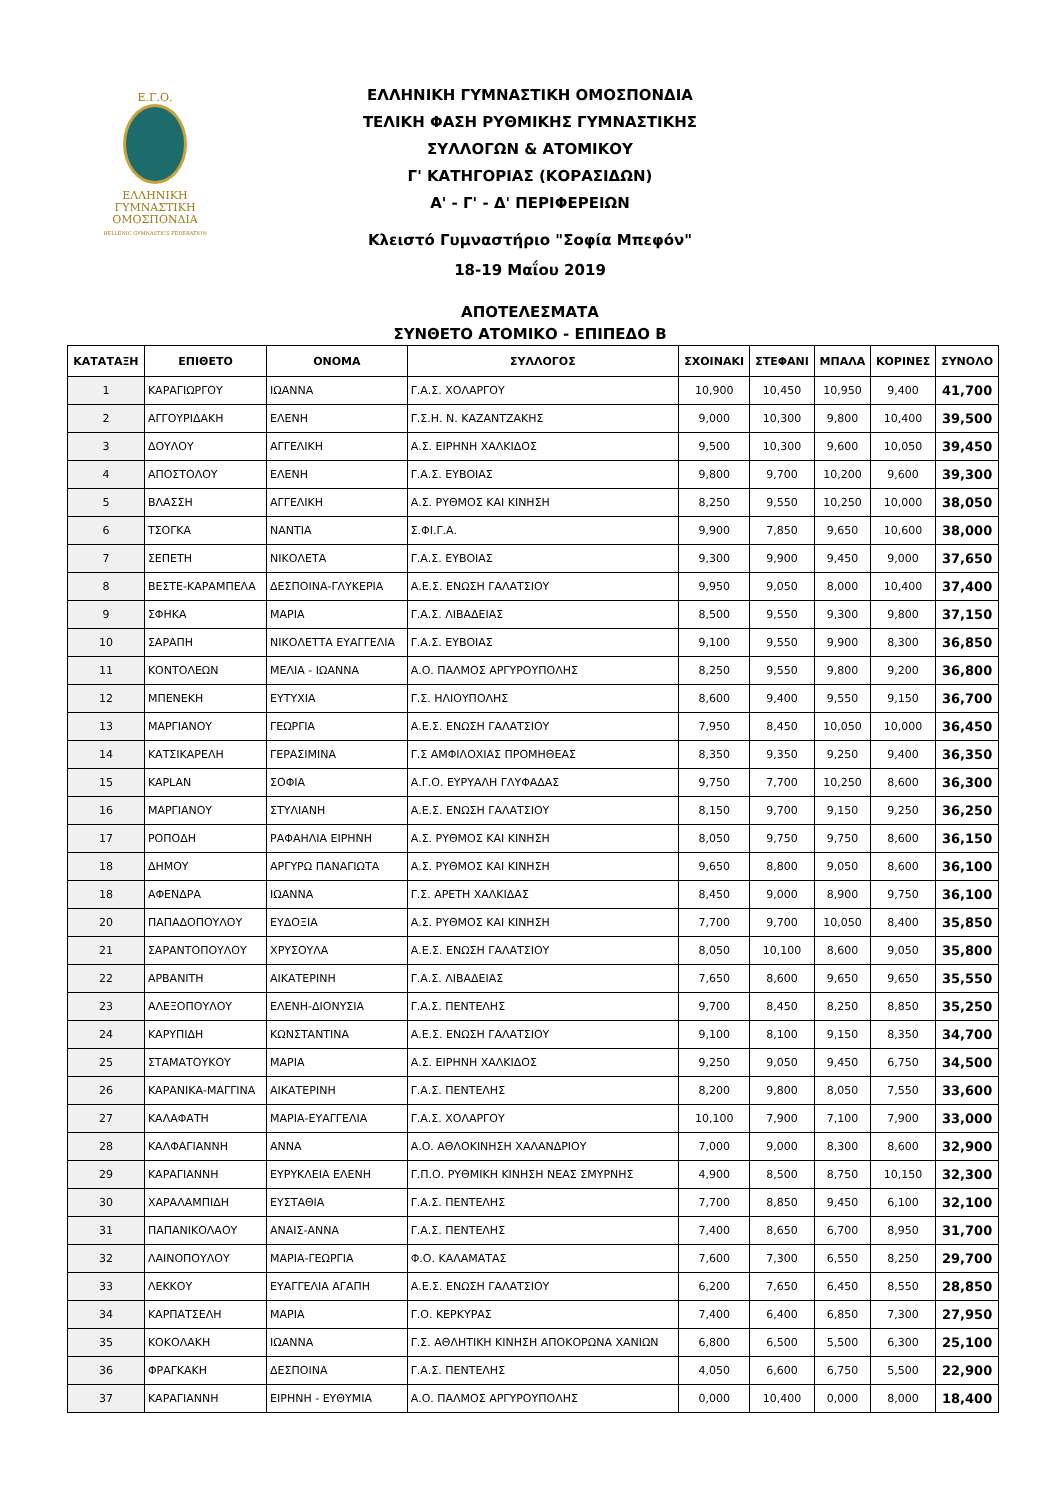Ε.Γ.Ο.
ΕΛΛΗΝΙΚΗ
ΓΥΜΝΑΣΤΙΚΗ
ΟΜΟΣΠΟΝΔΙΑ
HELLENIC GYMNASTICS FEDERATION
ΕΛΛΗΝΙΚΗ ΓΥΜΝΑΣΤΙΚΗ ΟΜΟΣΠΟΝΔΙΑ
ΤΕΛΙΚΗ ΦΑΣΗ ΡΥΘΜΙΚΗΣ ΓΥΜΝΑΣΤΙΚΗΣ
ΣΥΛΛΟΓΩΝ & ΑΤΟΜΙΚΟΥ
Γ' ΚΑΤΗΓΟΡΙΑΣ (ΚΟΡΑΣΙΔΩΝ)
Α' - Γ' - Δ' ΠΕΡΙΦΕΡΕΙΩΝ
Κλειστό Γυμναστήριο "Σοφία Μπεφόν"
18-19 Μαΐου 2019
ΑΠΟΤΕΛΕΣΜΑΤΑ
ΣΥΝΘΕΤΟ ΑΤΟΜΙΚΟ - ΕΠΙΠΕΔΟ Β
| ΚΑΤΑΤΑΞΗ | ΕΠΙΘΕΤΟ | ΟΝΟΜΑ | ΣΥΛΛΟΓΟΣ | ΣΧΟΙΝΑΚΙ | ΣΤΕΦΑΝΙ | ΜΠΑΛΑ | ΚΟΡΙΝΕΣ | ΣΥΝΟΛΟ |
| --- | --- | --- | --- | --- | --- | --- | --- | --- |
| 1 | ΚΑΡΑΓΙΩΡΓΟΥ | ΙΩΑΝΝΑ | Γ.Α.Σ. ΧΟΛΑΡΓΟΥ | 10,900 | 10,450 | 10,950 | 9,400 | 41,700 |
| 2 | ΑΓΓΟΥΡΙΔΑΚΗ | ΕΛΕΝΗ | Γ.Σ.Η. Ν. ΚΑΖΑΝΤΖΑΚΗΣ | 9,000 | 10,300 | 9,800 | 10,400 | 39,500 |
| 3 | ΔΟΥΛΟΥ | ΑΓΓΕΛΙΚΗ | Α.Σ. ΕΙΡΗΝΗ ΧΑΛΚΙΔΟΣ | 9,500 | 10,300 | 9,600 | 10,050 | 39,450 |
| 4 | ΑΠΟΣΤΟΛΟΥ | ΕΛΕΝΗ | Γ.Α.Σ. ΕΥΒΟΙΑΣ | 9,800 | 9,700 | 10,200 | 9,600 | 39,300 |
| 5 | ΒΛΑΣΣΗ | ΑΓΓΕΛΙΚΗ | Α.Σ. ΡΥΘΜΟΣ ΚΑΙ ΚΙΝΗΣΗ | 8,250 | 9,550 | 10,250 | 10,000 | 38,050 |
| 6 | ΤΣΟΓΚΑ | ΝΑΝΤΙΑ | Σ.ΦΙ.Γ.Α. | 9,900 | 7,850 | 9,650 | 10,600 | 38,000 |
| 7 | ΣΕΠΕΤΗ | ΝΙΚΟΛΕΤΑ | Γ.Α.Σ. ΕΥΒΟΙΑΣ | 9,300 | 9,900 | 9,450 | 9,000 | 37,650 |
| 8 | ΒΕΣΤΕ-ΚΑΡΑΜΠΕΛΑ | ΔΕΣΠΟΙΝΑ-ΓΛΥΚΕΡΙΑ | Α.Ε.Σ. ΕΝΩΣΗ ΓΑΛΑΤΣΙΟΥ | 9,950 | 9,050 | 8,000 | 10,400 | 37,400 |
| 9 | ΣΦΗΚΑ | ΜΑΡΙΑ | Γ.Α.Σ. ΛΙΒΑΔΕΙΑΣ | 8,500 | 9,550 | 9,300 | 9,800 | 37,150 |
| 10 | ΣΑΡΑΠΗ | ΝΙΚΟΛΕΤΤΑ ΕΥΑΓΓΕΛΙΑ | Γ.Α.Σ. ΕΥΒΟΙΑΣ | 9,100 | 9,550 | 9,900 | 8,300 | 36,850 |
| 11 | ΚΟΝΤΟΛΕΩΝ | ΜΕΛΙΑ - ΙΩΑΝΝΑ | Α.Ο. ΠΑΛΜΟΣ ΑΡΓΥΡΟΥΠΟΛΗΣ | 8,250 | 9,550 | 9,800 | 9,200 | 36,800 |
| 12 | ΜΠΕΝΕΚΗ | ΕΥΤΥΧΙΑ | Γ.Σ. ΗΛΙΟΥΠΟΛΗΣ | 8,600 | 9,400 | 9,550 | 9,150 | 36,700 |
| 13 | ΜΑΡΓΙΑΝΟΥ | ΓΕΩΡΓΙΑ | Α.Ε.Σ. ΕΝΩΣΗ ΓΑΛΑΤΣΙΟΥ | 7,950 | 8,450 | 10,050 | 10,000 | 36,450 |
| 14 | ΚΑΤΣΙΚΑΡΕΛΗ | ΓΕΡΑΣΙΜΙΝΑ | Γ.Σ ΑΜΦΙΛΟΧΙΑΣ ΠΡΟΜΗΘΕΑΣ | 8,350 | 9,350 | 9,250 | 9,400 | 36,350 |
| 15 | KAPLAN | ΣΟΦΙΑ | Α.Γ.Ο. ΕΥΡΥΑΛΗ ΓΛΥΦΑΔΑΣ | 9,750 | 7,700 | 10,250 | 8,600 | 36,300 |
| 16 | ΜΑΡΓΙΑΝΟΥ | ΣΤΥΛΙΑΝΗ | Α.Ε.Σ. ΕΝΩΣΗ ΓΑΛΑΤΣΙΟΥ | 8,150 | 9,700 | 9,150 | 9,250 | 36,250 |
| 17 | ΡΟΠΟΔΗ | ΡΑΦΑΗΛΙΑ ΕΙΡΗΝΗ | Α.Σ. ΡΥΘΜΟΣ ΚΑΙ ΚΙΝΗΣΗ | 8,050 | 9,750 | 9,750 | 8,600 | 36,150 |
| 18 | ΔΗΜΟΥ | ΑΡΓΥΡΩ ΠΑΝΑΓΙΩΤΑ | Α.Σ. ΡΥΘΜΟΣ ΚΑΙ ΚΙΝΗΣΗ | 9,650 | 8,800 | 9,050 | 8,600 | 36,100 |
| 18 | ΑΦΕΝΔΡΑ | ΙΩΑΝΝΑ | Γ.Σ. ΑΡΕΤΗ ΧΑΛΚΙΔΑΣ | 8,450 | 9,000 | 8,900 | 9,750 | 36,100 |
| 20 | ΠΑΠΑΔΟΠΟΥΛΟΥ | ΕΥΔΟΞΙΑ | Α.Σ. ΡΥΘΜΟΣ ΚΑΙ ΚΙΝΗΣΗ | 7,700 | 9,700 | 10,050 | 8,400 | 35,850 |
| 21 | ΣΑΡΑΝΤΟΠΟΥΛΟΥ | ΧΡΥΣΟΥΛΑ | Α.Ε.Σ. ΕΝΩΣΗ ΓΑΛΑΤΣΙΟΥ | 8,050 | 10,100 | 8,600 | 9,050 | 35,800 |
| 22 | ΑΡΒΑΝΙΤΗ | ΑΙΚΑΤΕΡΙΝΗ | Γ.Α.Σ. ΛΙΒΑΔΕΙΑΣ | 7,650 | 8,600 | 9,650 | 9,650 | 35,550 |
| 23 | ΑΛΕΞΟΠΟΥΛΟΥ | ΕΛΕΝΗ-ΔΙΟΝΥΣΙΑ | Γ.Α.Σ. ΠΕΝΤΕΛΗΣ | 9,700 | 8,450 | 8,250 | 8,850 | 35,250 |
| 24 | ΚΑΡΥΠΙΔΗ | ΚΩΝΣΤΑΝΤΙΝΑ | Α.Ε.Σ. ΕΝΩΣΗ ΓΑΛΑΤΣΙΟΥ | 9,100 | 8,100 | 9,150 | 8,350 | 34,700 |
| 25 | ΣΤΑΜΑΤΟΥΚΟΥ | ΜΑΡΙΑ | Α.Σ. ΕΙΡΗΝΗ ΧΑΛΚΙΔΟΣ | 9,250 | 9,050 | 9,450 | 6,750 | 34,500 |
| 26 | ΚΑΡΑΝΙΚΑ-ΜΑΓΓΙΝΑ | ΑΙΚΑΤΕΡΙΝΗ | Γ.Α.Σ. ΠΕΝΤΕΛΗΣ | 8,200 | 9,800 | 8,050 | 7,550 | 33,600 |
| 27 | ΚΑΛΑΦΑΤΗ | ΜΑΡΙΑ-ΕΥΑΓΓΕΛΙΑ | Γ.Α.Σ. ΧΟΛΑΡΓΟΥ | 10,100 | 7,900 | 7,100 | 7,900 | 33,000 |
| 28 | ΚΑΛΦΑΓΙΑΝΝΗ | ΑΝΝΑ | Α.Ο. ΑΘΛΟΚΙΝΗΣΗ ΧΑΛΑΝΔΡΙΟΥ | 7,000 | 9,000 | 8,300 | 8,600 | 32,900 |
| 29 | ΚΑΡΑΓΙΑΝΝΗ | ΕΥΡΥΚΛΕΙΑ ΕΛΕΝΗ | Γ.Π.Ο. ΡΥΘΜΙΚΗ ΚΙΝΗΣΗ ΝΕΑΣ ΣΜΥΡΝΗΣ | 4,900 | 8,500 | 8,750 | 10,150 | 32,300 |
| 30 | ΧΑΡΑΛΑΜΠΙΔΗ | ΕΥΣΤΑΘΙΑ | Γ.Α.Σ. ΠΕΝΤΕΛΗΣ | 7,700 | 8,850 | 9,450 | 6,100 | 32,100 |
| 31 | ΠΑΠΑΝΙΚΟΛΑΟΥ | ΑΝΑΙΣ-ΑΝΝΑ | Γ.Α.Σ. ΠΕΝΤΕΛΗΣ | 7,400 | 8,650 | 6,700 | 8,950 | 31,700 |
| 32 | ΛΑΙΝΟΠΟΥΛΟΥ | ΜΑΡΙΑ-ΓΕΩΡΓΙΑ | Φ.Ο. ΚΑΛΑΜΑΤΑΣ | 7,600 | 7,300 | 6,550 | 8,250 | 29,700 |
| 33 | ΛΕΚΚΟΥ | ΕΥΑΓΓΕΛΙΑ ΑΓΑΠΗ | Α.Ε.Σ. ΕΝΩΣΗ ΓΑΛΑΤΣΙΟΥ | 6,200 | 7,650 | 6,450 | 8,550 | 28,850 |
| 34 | ΚΑΡΠΑΤΣΕΛΗ | ΜΑΡΙΑ | Γ.Ο. ΚΕΡΚΥΡΑΣ | 7,400 | 6,400 | 6,850 | 7,300 | 27,950 |
| 35 | ΚΟΚΟΛΑΚΗ | ΙΩΑΝΝΑ | Γ.Σ. ΑΘΛΗΤΙΚΗ ΚΙΝΗΣΗ ΑΠΟΚΟΡΩΝΑ ΧΑΝΙΩΝ | 6,800 | 6,500 | 5,500 | 6,300 | 25,100 |
| 36 | ΦΡΑΓΚΑΚΗ | ΔΕΣΠΟΙΝΑ | Γ.Α.Σ. ΠΕΝΤΕΛΗΣ | 4,050 | 6,600 | 6,750 | 5,500 | 22,900 |
| 37 | ΚΑΡΑΓΙΑΝΝΗ | ΕΙΡΗΝΗ - ΕΥΘΥΜΙΑ | Α.Ο. ΠΑΛΜΟΣ ΑΡΓΥΡΟΥΠΟΛΗΣ | 0,000 | 10,400 | 0,000 | 8,000 | 18,400 |